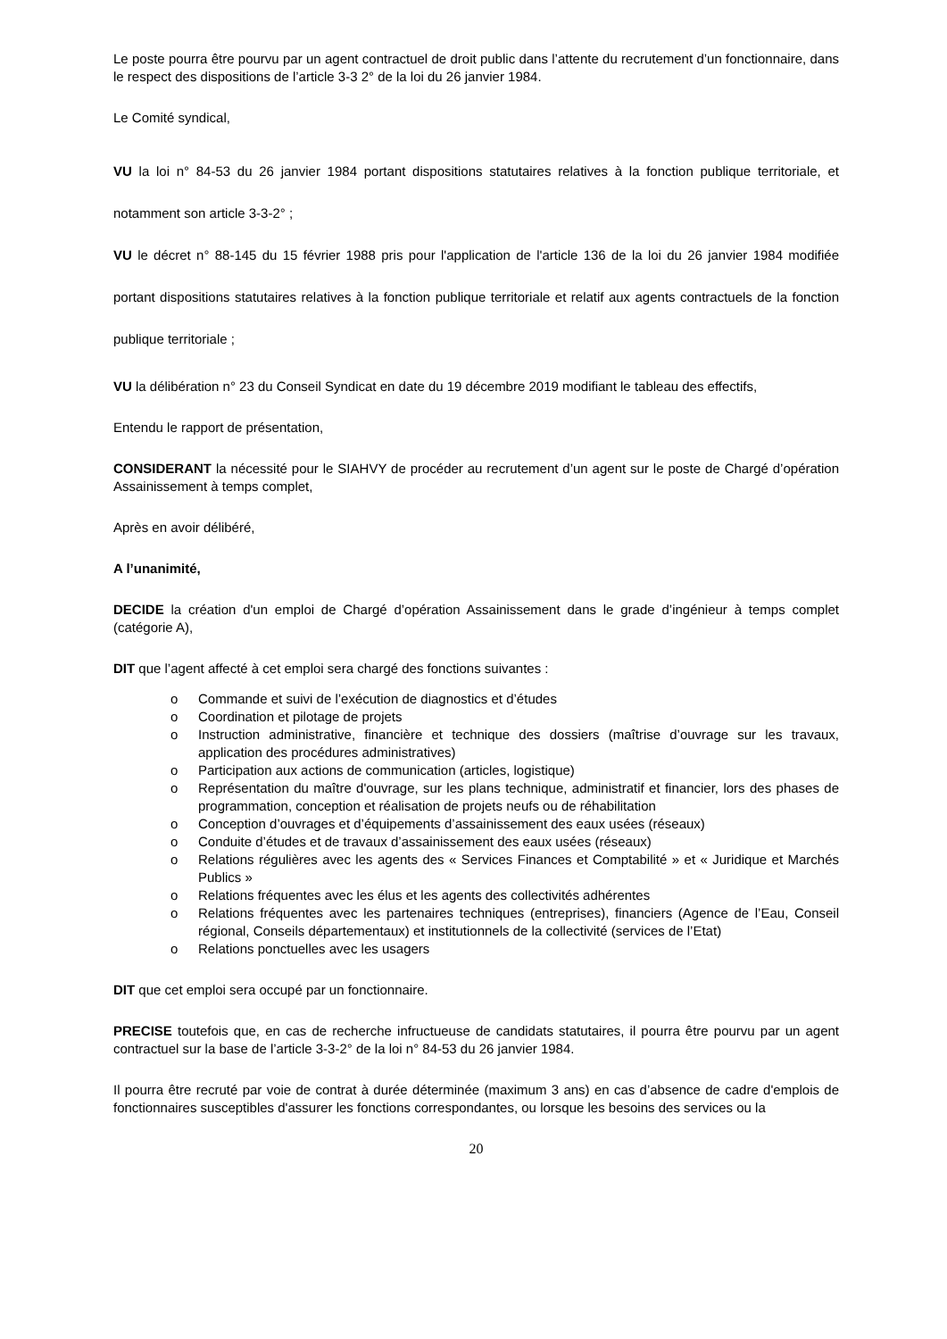Le poste pourra être pourvu par un agent contractuel de droit public dans l’attente du recrutement d’un fonctionnaire, dans le respect des dispositions de l’article 3-3 2° de la loi du 26 janvier 1984.
Le Comité syndical,
VU la loi n° 84-53 du 26 janvier 1984 portant dispositions statutaires relatives à la fonction publique territoriale, et notamment son article 3-3-2° ;
VU le décret n° 88-145 du 15 février 1988 pris pour l'application de l'article 136 de la loi du 26 janvier 1984 modifiée portant dispositions statutaires relatives à la fonction publique territoriale et relatif aux agents contractuels de la fonction publique territoriale ;
VU la délibération n° 23 du Conseil Syndicat en date du 19 décembre 2019 modifiant le tableau des effectifs,
Entendu le rapport de présentation,
CONSIDERANT la nécessité pour le SIAHVY de procéder au recrutement d’un agent sur le poste de Chargé d’opération Assainissement à temps complet,
Après en avoir délibéré,
A l’unanimité,
DECIDE la création d'un emploi de Chargé d’opération Assainissement dans le grade d’ingénieur à temps complet (catégorie A),
DIT que l’agent affecté à cet emploi sera chargé des fonctions suivantes :
o Commande et suivi de l’exécution de diagnostics et d’études
o Coordination et pilotage de projets
o Instruction administrative, financière et technique des dossiers (maîtrise d’ouvrage sur les travaux, application des procédures administratives)
o Participation aux actions de communication (articles, logistique)
o Représentation du maître d'ouvrage, sur les plans technique, administratif et financier, lors des phases de programmation, conception et réalisation de projets neufs ou de réhabilitation
o Conception d’ouvrages et d’équipements d’assainissement des eaux usées (réseaux)
o Conduite d’études et de travaux d’assainissement des eaux usées (réseaux)
o Relations régulières avec les agents des « Services Finances et Comptabilité » et « Juridique et Marchés Publics »
o Relations fréquentes avec les élus et les agents des collectivités adhérentes
o Relations fréquentes avec les partenaires techniques (entreprises), financiers (Agence de l’Eau, Conseil régional, Conseils départementaux) et institutionnels de la collectivité (services de l’Etat)
o Relations ponctuelles avec les usagers
DIT que cet emploi sera occupé par un fonctionnaire.
PRECISE toutefois que, en cas de recherche infructueuse de candidats statutaires, il pourra être pourvu par un agent contractuel sur la base de l’article 3-3-2° de la loi n° 84-53 du 26 janvier 1984.
Il pourra être recruté par voie de contrat à durée déterminée (maximum 3 ans) en cas d’absence de cadre d'emplois de fonctionnaires susceptibles d'assurer les fonctions correspondantes, ou lorsque les besoins des services ou la
20